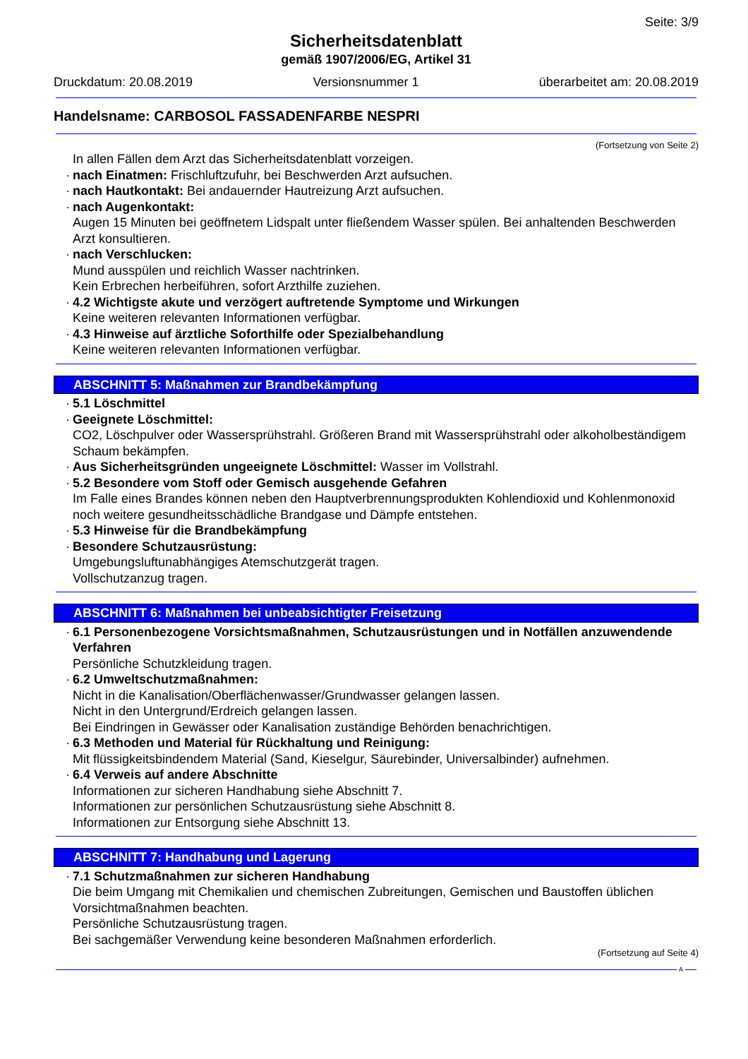Seite: 3/9
Sicherheitsdatenblatt
gemäß 1907/2006/EG, Artikel 31
Druckdatum: 20.08.2019 Versionsnummer 1 überarbeitet am: 20.08.2019
Handelsname: CARBOSOL FASSADENFARBE NESPRI
(Fortsetzung von Seite 2)
In allen Fällen dem Arzt das Sicherheitsdatenblatt vorzeigen.
· nach Einatmen: Frischluftzufuhr, bei Beschwerden Arzt aufsuchen.
· nach Hautkontakt: Bei andauernder Hautreizung Arzt aufsuchen.
· nach Augenkontakt:
Augen 15 Minuten bei geöffnetem Lidspalt unter fließendem Wasser spülen. Bei anhaltenden Beschwerden Arzt konsultieren.
· nach Verschlucken:
Mund ausspülen und reichlich Wasser nachtrinken.
Kein Erbrechen herbeiführen, sofort Arzthilfe zuziehen.
· 4.2 Wichtigste akute und verzögert auftretende Symptome und Wirkungen
Keine weiteren relevanten Informationen verfügbar.
· 4.3 Hinweise auf ärztliche Soforthilfe oder Spezialbehandlung
Keine weiteren relevanten Informationen verfügbar.
ABSCHNITT 5: Maßnahmen zur Brandbekämpfung
· 5.1 Löschmittel
· Geeignete Löschmittel:
CO2, Löschpulver oder Wassersprühstrahl. Größeren Brand mit Wassersprühstrahl oder alkoholbeständigem Schaum bekämpfen.
· Aus Sicherheitsgründen ungeeignete Löschmittel: Wasser im Vollstrahl.
· 5.2 Besondere vom Stoff oder Gemisch ausgehende Gefahren
Im Falle eines Brandes können neben den Hauptverbrennungsprodukten Kohlendioxid und Kohlenmonoxid noch weitere gesundheitsschädliche Brandgase und Dämpfe entstehen.
· 5.3 Hinweise für die Brandbekämpfung
· Besondere Schutzausrüstung:
Umgebungsluftunabhängiges Atemschutzgerät tragen.
Vollschutzanzug tragen.
ABSCHNITT 6: Maßnahmen bei unbeabsichtigter Freisetzung
· 6.1 Personenbezogene Vorsichtsmaßnahmen, Schutzausrüstungen und in Notfällen anzuwendende Verfahren
Persönliche Schutzkleidung tragen.
· 6.2 Umweltschutzmaßnahmen:
Nicht in die Kanalisation/Oberflächenwasser/Grundwasser gelangen lassen.
Nicht in den Untergrund/Erdreich gelangen lassen.
Bei Eindringen in Gewässer oder Kanalisation zuständige Behörden benachrichtigen.
· 6.3 Methoden und Material für Rückhaltung und Reinigung:
Mit flüssigkeitsbindendem Material (Sand, Kieselgur, Säurebinder, Universalbinder) aufnehmen.
· 6.4 Verweis auf andere Abschnitte
Informationen zur sicheren Handhabung siehe Abschnitt 7.
Informationen zur persönlichen Schutzausrüstung siehe Abschnitt 8.
Informationen zur Entsorgung siehe Abschnitt 13.
ABSCHNITT 7: Handhabung und Lagerung
· 7.1 Schutzmaßnahmen zur sicheren Handhabung
Die beim Umgang mit Chemikalien und chemischen Zubreitungen, Gemischen und Baustoffen üblichen Vorsichtmaßnahmen beachten.
Persönliche Schutzausrüstung tragen.
Bei sachgemäßer Verwendung keine besonderen Maßnahmen erforderlich.
(Fortsetzung auf Seite 4)
A